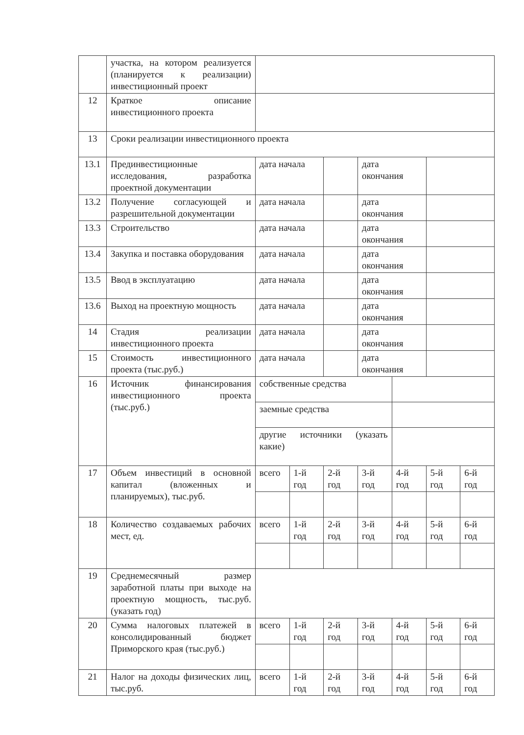| | участка, на котором реализуется (планируется к реализации) инвестиционный проект | | | | | | | |
| 12 | Краткое описание инвестиционного проекта | | | | | | | |
| 13 | Сроки реализации инвестиционного проекта | | | | | | | |
| 13.1 | Прединвестиционные исследования, разработка проектной документации | дата начала | | | дата окончания | | | |
| 13.2 | Получение согласующей и разрешительной документации | дата начала | | | дата окончания | | | |
| 13.3 | Строительство | дата начала | | | дата окончания | | | |
| 13.4 | Закупка и поставка оборудования | дата начала | | | дата окончания | | | |
| 13.5 | Ввод в эксплуатацию | дата начала | | | дата окончания | | | |
| 13.6 | Выход на проектную мощность | дата начала | | | дата окончания | | | |
| 14 | Стадия реализации инвестиционного проекта | дата начала | | | дата окончания | | | |
| 15 | Стоимость инвестиционного проекта (тыс.руб.) | дата начала | | | дата окончания | | | |
| 16 | Источник финансирования инвестиционного проекта (тыс.руб.) | собственные средства | | | | | | |
| | | заемные средства | | | | | | |
| | | другие источники (указать какие) | | | | | | |
| 17 | Объем инвестиций в основной капитал (вложенных и планируемых), тыс.руб. | всего | 1-й год | 2-й год | 3-й год | 4-й год | 5-й год | 6-й год |
| 18 | Количество создаваемых рабочих мест, ед. | всего | 1-й год | 2-й год | 3-й год | 4-й год | 5-й год | 6-й год |
| 19 | Среднемесячный размер заработной платы при выходе на проектную мощность, тыс.руб. (указать год) | | | | | | | |
| 20 | Сумма налоговых платежей в консолидированный бюджет Приморского края (тыс.руб.) | всего | 1-й год | 2-й год | 3-й год | 4-й год | 5-й год | 6-й год |
| 21 | Налог на доходы физических лиц, тыс.руб. | всего | 1-й год | 2-й год | 3-й год | 4-й год | 5-й год | 6-й год |